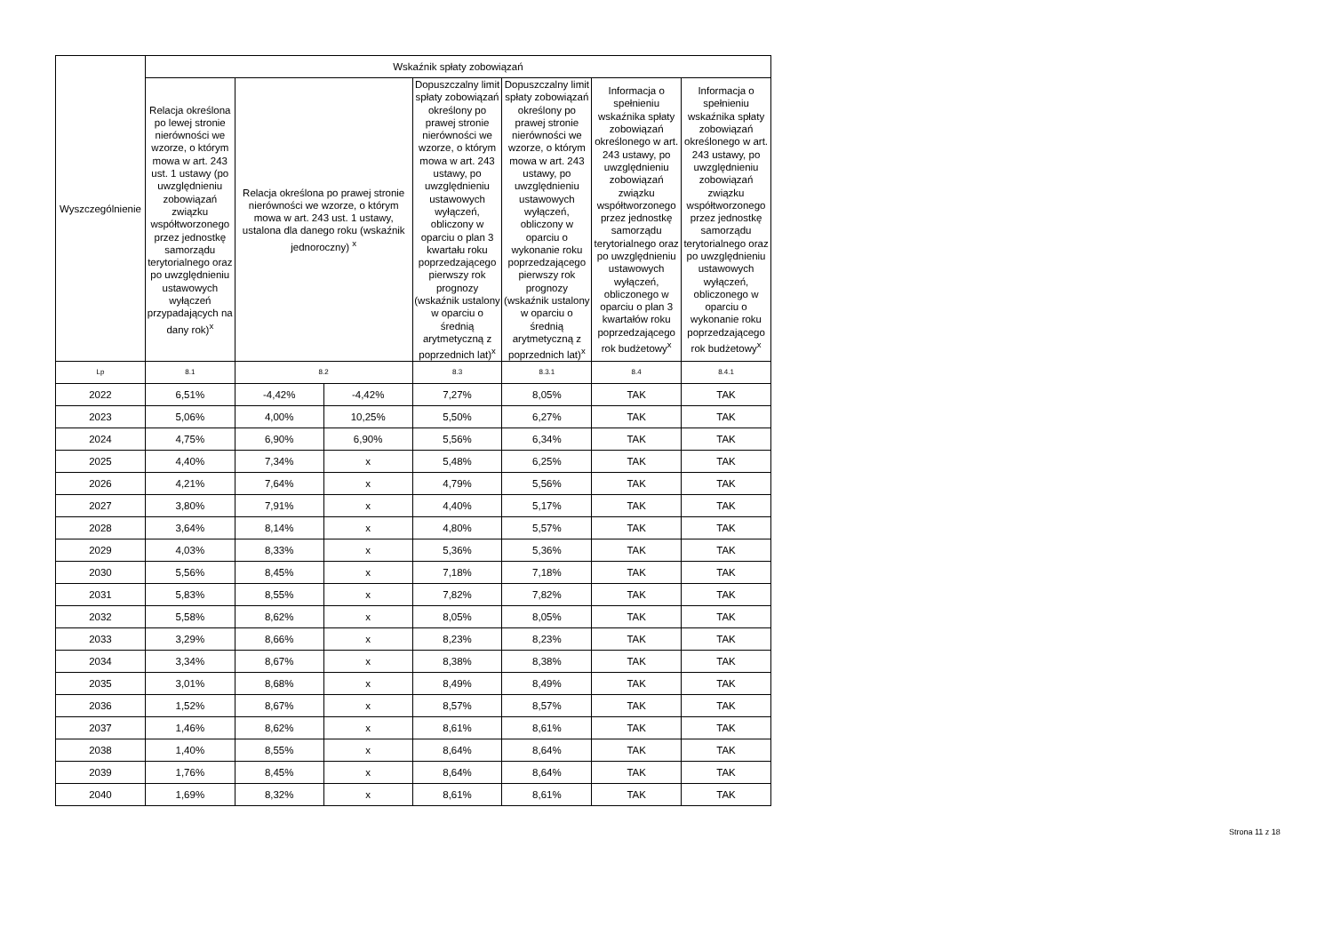| Wyszczególnienie | Wskaźnik spłaty zobowiązań | | | | | | |
| --- | --- | --- | --- | --- | --- | --- | --- |
| | Relacja określona po lewej stronie nierówności we wzorze, o którym mowa w art. 243 ust. 1 ustawy (po uwzględnieniu zobowiązań związku współtworzonego przez jednostkę samorządu terytorialnego oraz po uwzględnieniu ustawowych wyłączeń przypadających na dany rok)<sup>x</sup> | Relacja określona po prawej stronie nierówności we wzorze, o którym mowa w art. 243 ust. 1 ustawy, ustalona dla danego roku (wskaźnik jednoroczny) <sup>x</sup> | | Dopuszczalny limit spłaty zobowiązań określony po prawej stronie nierówności we wzorze, o którym mowa w art. 243 ustawy, po uwzględnieniu ustawowych wyłączeń, obliczony w oparciu o plan 3 kwartału roku poprzedzającego pierwszy rok prognozy (wskaźnik ustalony w oparciu o średnią arytmetyczną z poprzednich lat)<sup>x</sup> | Dopuszczalny limit spłaty zobowiązań określony po prawej stronie nierówności we wzorze, o którym mowa w art. 243 ustawy, po uwzględnieniu ustawowych wyłączeń, obliczony w oparciu o wykonanie roku poprzedzającego pierwszy rok prognozy (wskaźnik ustalony w oparciu o średnią arytmetyczną z poprzednich lat)<sup>x</sup> | Informacja o spełnieniu wskaźnika spłaty zobowiązań określonego w art. 243 ustawy, po uwzględnieniu zobowiązań związku współtworzonego przez jednostkę samorządu terytorialnego oraz po uwzględnieniu ustawowych wyłączeń, obliczonego w oparciu o plan 3 kwartałów roku poprzedzającego rok budżetowy<sup>x</sup> | Informacja o spełnieniu wskaźnika spłaty zobowiązań określonego w art. 243 ustawy, po uwzględnieniu zobowiązań związku współtworzonego przez jednostkę samorządu terytorialnego oraz po uwzględnieniu ustawowych wyłączeń, obliczonego w oparciu o wykonanie roku poprzedzającego rok budżetowy<sup>x</sup> |
| Lp | 8.1 | 8.2 | | 8.3 | 8.3.1 | 8.4 | 8.4.1 |
| 2022 | 6,51% | -4,42% | -4,42% | 7,27% | 8,05% | TAK | TAK |
| 2023 | 5,06% | 4,00% | 10,25% | 5,50% | 6,27% | TAK | TAK |
| 2024 | 4,75% | 6,90% | 6,90% | 5,56% | 6,34% | TAK | TAK |
| 2025 | 4,40% | 7,34% | x | 5,48% | 6,25% | TAK | TAK |
| 2026 | 4,21% | 7,64% | x | 4,79% | 5,56% | TAK | TAK |
| 2027 | 3,80% | 7,91% | x | 4,40% | 5,17% | TAK | TAK |
| 2028 | 3,64% | 8,14% | x | 4,80% | 5,57% | TAK | TAK |
| 2029 | 4,03% | 8,33% | x | 5,36% | 5,36% | TAK | TAK |
| 2030 | 5,56% | 8,45% | x | 7,18% | 7,18% | TAK | TAK |
| 2031 | 5,83% | 8,55% | x | 7,82% | 7,82% | TAK | TAK |
| 2032 | 5,58% | 8,62% | x | 8,05% | 8,05% | TAK | TAK |
| 2033 | 3,29% | 8,66% | x | 8,23% | 8,23% | TAK | TAK |
| 2034 | 3,34% | 8,67% | x | 8,38% | 8,38% | TAK | TAK |
| 2035 | 3,01% | 8,68% | x | 8,49% | 8,49% | TAK | TAK |
| 2036 | 1,52% | 8,67% | x | 8,57% | 8,57% | TAK | TAK |
| 2037 | 1,46% | 8,62% | x | 8,61% | 8,61% | TAK | TAK |
| 2038 | 1,40% | 8,55% | x | 8,64% | 8,64% | TAK | TAK |
| 2039 | 1,76% | 8,45% | x | 8,64% | 8,64% | TAK | TAK |
| 2040 | 1,69% | 8,32% | x | 8,61% | 8,61% | TAK | TAK |
Strona 11 z 18